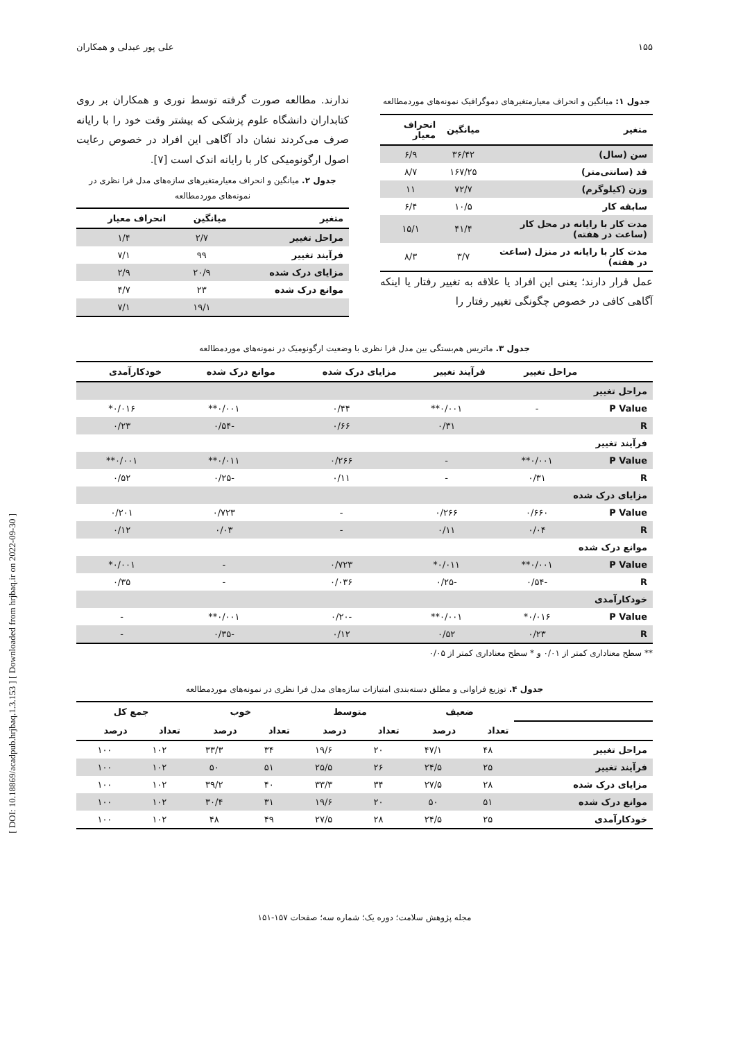[ DOI: 10.18869/acadpub.hrjbaq.1.3.153 ] [ Downloaded from hrjbaq.ir on 2022-09-30 ]
۱۵۵ علی پور عبدلی و همکاران
جدول ۱: میانگین و انحراف معیارمتغیرهای دموگرافیک نمونه‌های موردمطالعه
| متغیر | میانگین | انحراف معیار |
| --- | --- | --- |
| سن (سال) | ۳۶/۴۲ | ۶/۹ |
| قد (سانتی‌متر) | ۱۶۷/۲۵ | ۸/۷ |
| وزن (کیلوگرم) | ۷۲/۷ | ۱۱ |
| سابقه کار | ۱۰/۵ | ۶/۴ |
| مدت کار با رایانه در محل کار (ساعت در هفته) | ۴۱/۴ | ۱۵/۱ |
| مدت کار با رایانه در منزل (ساعت در هفته) | ۳/۷ | ۸/۳ |
عمل قرار دارند؛ یعنی این افراد یا علاقه به تغییر رفتار یا اینکه آگاهی کافی در خصوص چگونگی تغییر رفتار را
ندارند. مطالعه صورت گرفته توسط نوری و همکاران بر روی کتابداران دانشگاه علوم پزشکی که بیشتر وقت خود را با رایانه صرف می‌کردند نشان داد آگاهی این افراد در خصوص رعایت اصول ارگونومیکی کار با رایانه اندک است [۷].
جدول ۲. میانگین و انحراف معیارمتغیرهای سازه‌های مدل فرا نظری در نمونه‌های موردمطالعه
| متغیر | میانگین | انحراف معیار |
| --- | --- | --- |
| مراحل تغییر | ۲/۷ | ۱/۴ |
| فرآیند تغییر | ۹۹ | ۷/۱ |
| مزایای درک شده | ۲۰/۹ | ۲/۹ |
| موانع درک شده | ۲۳ | ۴/۷ |
| | ۱۹/۱ | ۷/۱ |
جدول ۳. ماتریس هم‌بستگی بین مدل فرا نظری با وضعیت ارگونومیک در نمونه‌های موردمطالعه
| | مراحل تغییر | فرآیند تغییر | مزایای درک شده | موانع درک شده | خودکارآمدی |
| --- | --- | --- | --- | --- | --- |
| مراحل تغییر | | | | | |
| P Value | - | ۰/۰۰۱** | ۰/۴۴ | ۰/۰۰۱** | ۰/۰۱۶* |
| R | | ۰/۳۱ | ۰/۶۶ | -۰/۵۴ | ۰/۲۳ |
| فرآیند تغییر | | | | | |
| P Value | ۰/۰۰۱** | - | ۰/۲۶۶ | ۰/۰۱۱** | ۰/۰۰۱** |
| R | ۰/۳۱ | - | ۰/۱۱ | -۰/۲۵ | ۰/۵۲ |
| مزایای درک شده | | | | | |
| P Value | ۰/۶۶۰ | ۰/۲۶۶ | - | ۰/۷۲۳ | ۰/۲۰۱ |
| R | ۰/۰۴ | ۰/۱۱ | - | ۰/۰۳ | ۰/۱۲ |
| موانع درک شده | | | | | |
| P Value | ۰/۰۰۱** | ۰/۰۱۱* | ۰/۷۲۳ | - | ۰/۰۰۱* |
| R | -۰/۵۴ | -۰/۲۵ | ۰/۰۳۶ | - | ۰/۳۵ |
| خودکارآمدی | | | | | |
| P Value | ۰/۰۱۶* | ۰/۰۰۱** | -۰/۲۰ | ۰/۰۰۱** | - |
| R | ۰/۲۳ | ۰/۵۲ | ۰/۱۲ | -۰/۳۵ | - |
** سطح معناداری کمتر از ۰/۰۱ و * سطح معناداری کمتر از ۰/۰۵
جدول ۴. توزیع فراوانی و مطلق دسته‌بندی امتیازات سازه‌های مدل فرا نظری در نمونه‌های موردمطالعه
| | ضعیف | | متوسط | | خوب | | جمع کل | |
| --- | --- | --- | --- | --- | --- | --- | --- | --- |
| | تعداد | درصد | تعداد | درصد | تعداد | درصد | تعداد | درصد |
| مراحل تغییر | ۴۸ | ۴۷/۱ | ۲۰ | ۱۹/۶ | ۳۴ | ۳۳/۳ | ۱۰۲ | ۱۰۰ |
| فرآیند تغییر | ۲۵ | ۲۴/۵ | ۲۶ | ۲۵/۵ | ۵۱ | ۵۰ | ۱۰۲ | ۱۰۰ |
| مزایای درک شده | ۲۸ | ۲۷/۵ | ۳۴ | ۳۳/۳ | ۴۰ | ۳۹/۲ | ۱۰۲ | ۱۰۰ |
| موانع درک شده | ۵۱ | ۵۰ | ۲۰ | ۱۹/۶ | ۳۱ | ۳۰/۴ | ۱۰۲ | ۱۰۰ |
| خودکارآمدی | ۲۵ | ۲۴/۵ | ۲۸ | ۲۷/۵ | ۴۹ | ۴۸ | ۱۰۲ | ۱۰۰ |
مجله پژوهش سلامت؛ دوره یک؛ شماره سه؛ صفحات ۱۵۷-۱۵۱